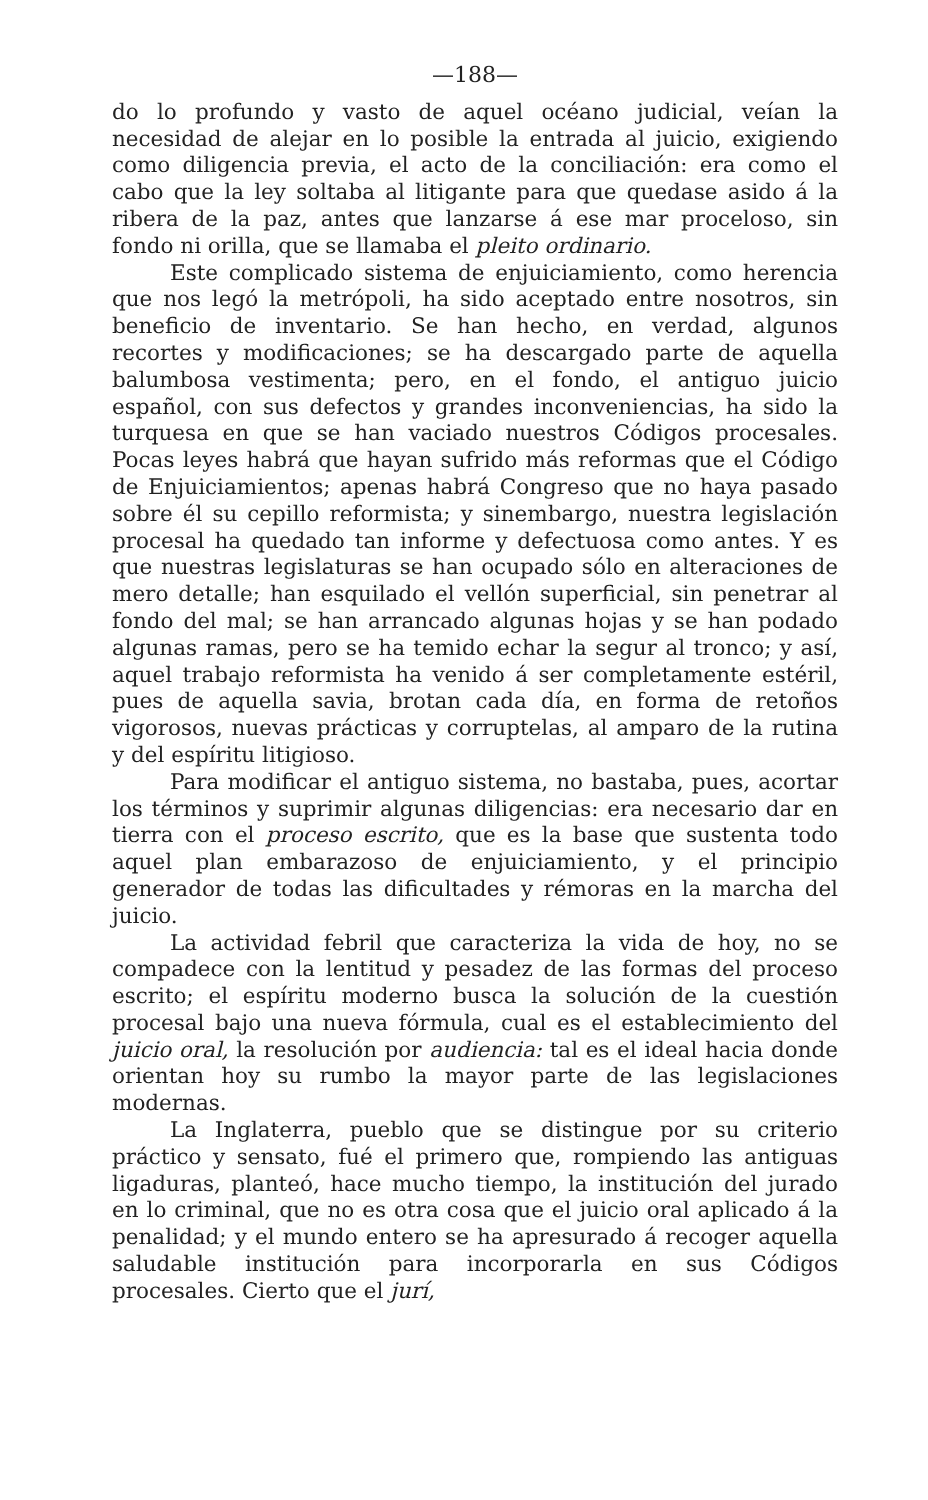—188—
do lo profundo y vasto de aquel océano judicial, veían la necesidad de alejar en lo posible la entrada al juicio, exigiendo como diligencia previa, el acto de la conciliación: era como el cabo que la ley soltaba al litigante para que quedase asido á la ribera de la paz, antes que lanzarse á ese mar proceloso, sin fondo ni orilla, que se llamaba el pleito ordinario.
Este complicado sistema de enjuiciamiento, como herencia que nos legó la metrópoli, ha sido aceptado entre nosotros, sin beneficio de inventario. Se han hecho, en verdad, algunos recortes y modificaciones; se ha descargado parte de aquella balumbosa vestimenta; pero, en el fondo, el antiguo juicio español, con sus defectos y grandes inconveniencias, ha sido la turquesa en que se han vaciado nuestros Códigos procesales. Pocas leyes habrá que hayan sufrido más reformas que el Código de Enjuiciamientos; apenas habrá Congreso que no haya pasado sobre él su cepillo reformista; y sinembargo, nuestra legislación procesal ha quedado tan informe y defectuosa como antes. Y es que nuestras legislaturas se han ocupado sólo en alteraciones de mero detalle; han esquilado el vellón superficial, sin penetrar al fondo del mal; se han arrancado algunas hojas y se han podado algunas ramas, pero se ha temido echar la segur al tronco; y así, aquel trabajo reformista ha venido á ser completamente estéril, pues de aquella savia, brotan cada día, en forma de retoños vigorosos, nuevas prácticas y corruptelas, al amparo de la rutina y del espíritu litigioso.
Para modificar el antiguo sistema, no bastaba, pues, acortar los términos y suprimir algunas diligencias: era necesario dar en tierra con el proceso escrito, que es la base que sustenta todo aquel plan embarazoso de enjuiciamiento, y el principio generador de todas las dificultades y rémoras en la marcha del juicio.
La actividad febril que caracteriza la vida de hoy, no se compadece con la lentitud y pesadez de las formas del proceso escrito; el espíritu moderno busca la solución de la cuestión procesal bajo una nueva fórmula, cual es el establecimiento del juicio oral, la resolución por audiencia: tal es el ideal hacia donde orientan hoy su rumbo la mayor parte de las legislaciones modernas.
La Inglaterra, pueblo que se distingue por su criterio práctico y sensato, fué el primero que, rompiendo las antiguas ligaduras, planteó, hace mucho tiempo, la institución del jurado en lo criminal, que no es otra cosa que el juicio oral aplicado á la penalidad; y el mundo entero se ha apresurado á recoger aquella saludable institución para incorporarla en sus Códigos procesales. Cierto que el jurí,